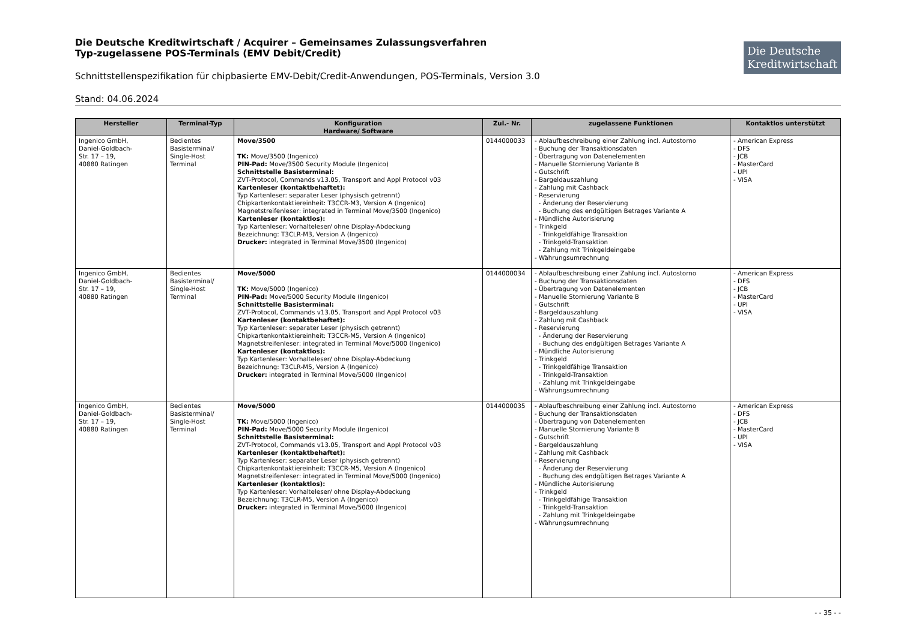Die Deutsche Kreditwirtschaft / Acquirer – Gemeinsames Zulassungsverfahren
Typ-zugelassene POS-Terminals (EMV Debit/Credit)
Die Deutsche
Kreditwirtschaft
Schnittstellenspezifikation für chipbasierte EMV-Debit/Credit-Anwendungen, POS-Terminals, Version 3.0
Stand: 04.06.2024
| Hersteller | Terminal-Typ | Konfiguration Hardware/ Software | Zul.- Nr. | zugelassene Funktionen | Kontaktlos unterstützt |
| --- | --- | --- | --- | --- | --- |
| Ingenico GmbH, Daniel-Goldbach- Str. 17 – 19, 40880 Ratingen | Bedientes Basisterminal/ Single-Host Terminal | Move/3500 TK: Move/3500 (Ingenico) PIN-Pad: Move/3500 Security Module (Ingenico) Schnittstelle Basisterminal: ZVT-Protocol, Commands v13.05, Transport and Appl Protocol v03 Kartenleser (kontaktbehaftet): Typ Kartenleser: separater Leser (physisch getrennt) Chipkartenkontaktiereinheit: T3CCR-M3, Version A (Ingenico) Magnetstreifenleser: integrated in Terminal Move/3500 (Ingenico) Kartenleser (kontaktlos): Typ Kartenleser: Vorhalteleser/ ohne Display-Abdeckung Bezeichnung: T3CLR-M3, Version A (Ingenico) Drucker: integrated in Terminal Move/3500 (Ingenico) | 0144000033 | - Ablaufbeschreibung einer Zahlung incl. Autostorno - Buchung der Transaktionsdaten - Übertragung von Datenelementen - Manuelle Stornierung Variante B - Gutschrift - Bargeldauszahlung - Zahlung mit Cashback - Reservierung - Änderung der Reservierung - Buchung des endgültigen Betrages Variante A - Mündliche Autorisierung - Trinkgeld - Trinkgeldfähige Transaktion - Trinkgeld-Transaktion - Zahlung mit Trinkgeldeingabe - Währungsumrechnung | - American Express - DFS - JCB - MasterCard - UPI - VISA |
| Ingenico GmbH, Daniel-Goldbach- Str. 17 – 19, 40880 Ratingen | Bedientes Basisterminal/ Single-Host Terminal | Move/5000 TK: Move/5000 (Ingenico) PIN-Pad: Move/5000 Security Module (Ingenico) Schnittstelle Basisterminal: ZVT-Protocol, Commands v13.05, Transport and Appl Protocol v03 Kartenleser (kontaktbehaftet): Typ Kartenleser: separater Leser (physisch getrennt) Chipkartenkontaktiereinheit: T3CCR-M5, Version A (Ingenico) Magnetstreifenleser: integrated in Terminal Move/5000 (Ingenico) Kartenleser (kontaktlos): Typ Kartenleser: Vorhalteleser/ ohne Display-Abdeckung Bezeichnung: T3CLR-M5, Version A (Ingenico) Drucker: integrated in Terminal Move/5000 (Ingenico) | 0144000034 | - Ablaufbeschreibung einer Zahlung incl. Autostorno - Buchung der Transaktionsdaten - Übertragung von Datenelementen - Manuelle Stornierung Variante B - Gutschrift - Bargeldauszahlung - Zahlung mit Cashback - Reservierung - Änderung der Reservierung - Buchung des endgültigen Betrages Variante A - Mündliche Autorisierung - Trinkgeld - Trinkgeldfähige Transaktion - Trinkgeld-Transaktion - Zahlung mit Trinkgeldeingabe - Währungsumrechnung | - American Express - DFS - JCB - MasterCard - UPI - VISA |
| Ingenico GmbH, Daniel-Goldbach- Str. 17 – 19, 40880 Ratingen | Bedientes Basisterminal/ Single-Host Terminal | Move/5000 TK: Move/5000 (Ingenico) PIN-Pad: Move/5000 Security Module (Ingenico) Schnittstelle Basisterminal: ZVT-Protocol, Commands v13.05, Transport and Appl Protocol v03 Kartenleser (kontaktbehaftet): Typ Kartenleser: separater Leser (physisch getrennt) Chipkartenkontaktiereinheit: T3CCR-M5, Version A (Ingenico) Magnetstreifenleser: integrated in Terminal Move/5000 (Ingenico) Kartenleser (kontaktlos): Typ Kartenleser: Vorhalteleser/ ohne Display-Abdeckung Bezeichnung: T3CLR-M5, Version A (Ingenico) Drucker: integrated in Terminal Move/5000 (Ingenico) | 0144000035 | - Ablaufbeschreibung einer Zahlung incl. Autostorno - Buchung der Transaktionsdaten - Übertragung von Datenelementen - Manuelle Stornierung Variante B - Gutschrift - Bargeldauszahlung - Zahlung mit Cashback - Reservierung - Änderung der Reservierung - Buchung des endgültigen Betrages Variante A - Mündliche Autorisierung - Trinkgeld - Trinkgeldfähige Transaktion - Trinkgeld-Transaktion - Zahlung mit Trinkgeldeingabe - Währungsumrechnung | - American Express - DFS - JCB - MasterCard - UPI - VISA |
- - 35 - -